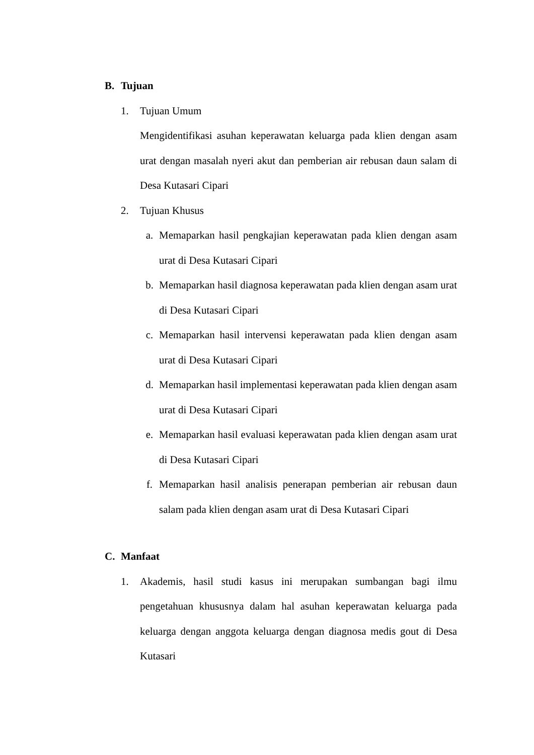B. Tujuan
1. Tujuan Umum
Mengidentifikasi asuhan keperawatan keluarga pada klien dengan asam urat dengan masalah nyeri akut dan pemberian air rebusan daun salam di Desa Kutasari Cipari
2. Tujuan Khusus
a. Memaparkan hasil pengkajian keperawatan pada klien dengan asam urat di Desa Kutasari Cipari
b. Memaparkan hasil diagnosa keperawatan pada klien dengan asam urat di Desa Kutasari Cipari
c. Memaparkan hasil intervensi keperawatan pada klien dengan asam urat di Desa Kutasari Cipari
d. Memaparkan hasil implementasi keperawatan pada klien dengan asam urat di Desa Kutasari Cipari
e. Memaparkan hasil evaluasi keperawatan pada klien dengan asam urat di Desa Kutasari Cipari
f. Memaparkan hasil analisis penerapan pemberian air rebusan daun salam pada klien dengan asam urat di Desa Kutasari Cipari
C. Manfaat
1. Akademis, hasil studi kasus ini merupakan sumbangan bagi ilmu pengetahuan khususnya dalam hal asuhan keperawatan keluarga pada keluarga dengan anggota keluarga dengan diagnosa medis gout di Desa Kutasari